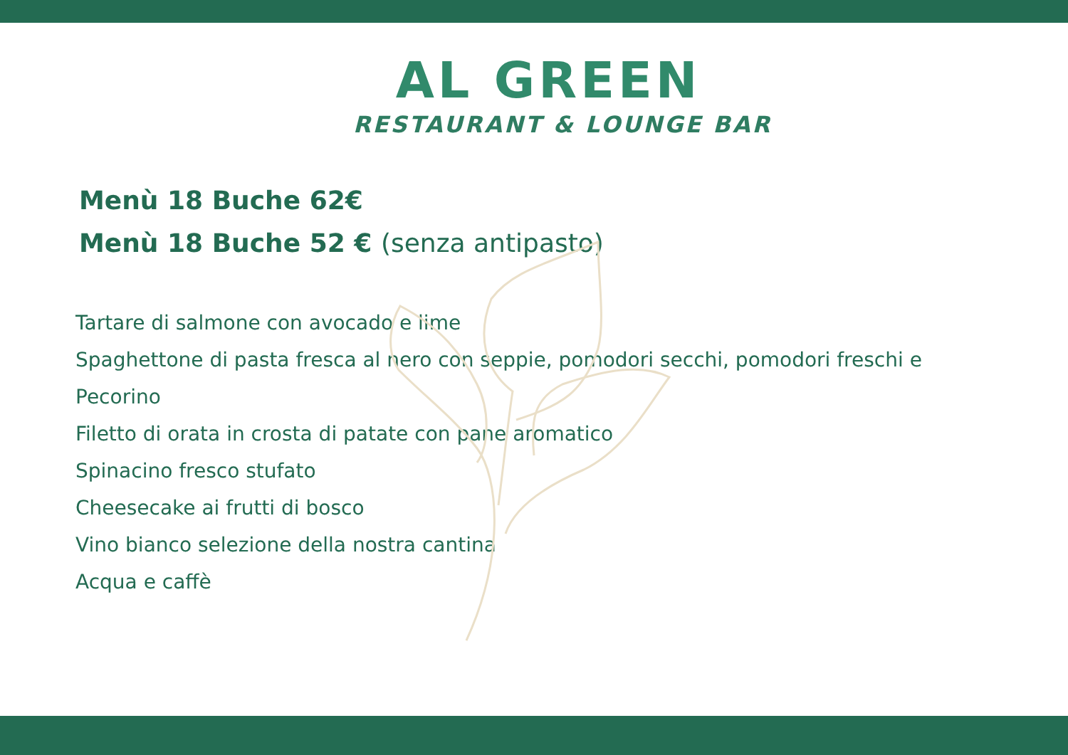AL GREEN
RESTAURANT & LOUNGE BAR
Menù 18 Buche 62€
Menù 18 Buche 52 € (senza antipasto)
Tartare di salmone con avocado e lime
Spaghettone di pasta fresca al nero con seppie, pomodori secchi, pomodori freschi e Pecorino
Filetto di orata in crosta di patate con pane aromatico
Spinacino fresco stufato
Cheesecake ai frutti di bosco
Vino bianco selezione della nostra cantina
Acqua e caffè